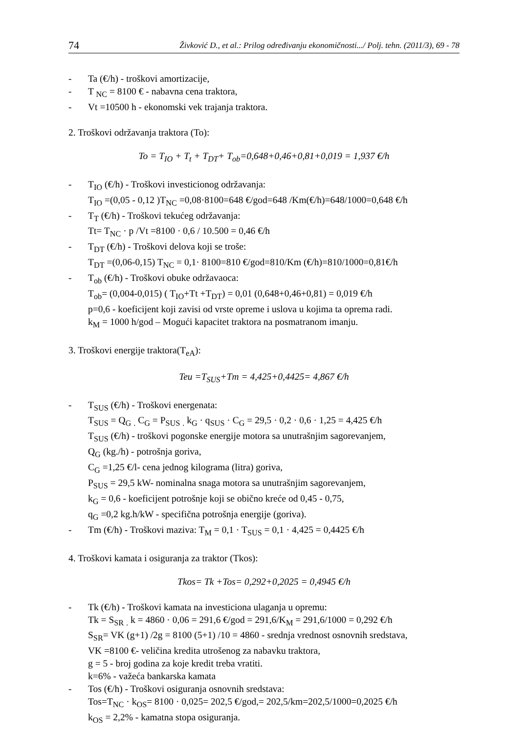74 Živković D., et al.: Prilog određivanju ekonomičnosti.../ Polj. tehn. (2011/3), 69 - 78
- Ta (€/h) - troškovi amortizacije,
- T <sub>NC</sub> = 8100 € - nabavna cena traktora,
- Vt =10500 h - ekonomski vek trajanja traktora.
2. Troškovi održavanja traktora (To):
To = T<sub>IO</sub> + T<sub>t</sub> + T<sub>DT</sub>+ T<sub>ob</sub>=0,648+0,46+0,81+0,019 = 1,937 €/h
- T<sub>IO</sub> (€/h) - Troškovi investicionog održavanja:
T<sub>IO</sub> =(0,05 - 0,12 )T<sub>NC</sub> =0,08·8100=648 €/god=648 /Km(€/h)=648/1000=0,648 €/h
- T<sub>T</sub> (€/h) - Troškovi tekućeg održavanja:
Tt= T<sub>NC</sub> · p /Vt =8100 · 0,6 / 10.500 = 0,46 €/h
- T<sub>DT</sub> (€/h) - Troškovi delova koji se troše:
T<sub>DT</sub> =(0,06-0,15) T<sub>NC</sub> = 0,1· 8100=810 €/god=810/Km (€/h)=810/1000=0,81€/h
- T<sub>ob</sub> (€/h) - Troškovi obuke održavaoca:
T<sub>ob</sub>= (0,004-0,015) ( T<sub>IO</sub>+Tt +T<sub>DT</sub>) = 0,01 (0,648+0,46+0,81) = 0,019 €/h
p=0,6 - koeficijent koji zavisi od vrste opreme i uslova u kojima ta oprema radi.
k<sub>M</sub> = 1000 h/god – Mogući kapacitet traktora na posmatranom imanju.
3. Troškovi energije traktora(T<sub>eA</sub>):
Teu =T<sub>SUS</sub>+Tm = 4,425+0,4425= 4,867 €/h
- T<sub>SUS</sub> (€/h) - Troškovi energenata:
T<sub>SUS</sub> = Q<sub>G</sub> <sub>.</sub> C<sub>G</sub> = P<sub>SUS</sub> <sub>.</sub> k<sub>G</sub> · q<sub>SUS</sub> · C<sub>G</sub> = 29,5 · 0,2 · 0,6 · 1,25 = 4,425 €/h
T<sub>SUS</sub> (€/h) - troškovi pogonske energije motora sa unutrašnjim sagorevanjem,
Q<sub>G</sub> (kg./h) - potrošnja goriva,
C<sub>G</sub> =1,25 €/l- cena jednog kilograma (litra) goriva,
P<sub>SUS</sub> = 29,5 kW- nominalna snaga motora sa unutrašnjim sagorevanjem,
k<sub>G</sub> = 0,6 - koeficijent potrošnje koji se obično kreće od 0,45 - 0,75,
q<sub>G</sub> =0,2 kg.h/kW - specifična potrošnja energije (goriva).
- Tm (€/h) - Troškovi maziva: T<sub>M</sub> = 0,1 · T<sub>SUS</sub> = 0,1 · 4,425 = 0,4425 €/h
4. Troškovi kamata i osiguranja za traktor (Tkos):
Tkos= Tk +Tos= 0,292+0,2025 = 0,4945 €/h
- Tk (€/h) - Troškovi kamata na investiciona ulaganja u opremu:
Tk = S<sub>SR</sub> <sub>.</sub> k = 4860 · 0,06 = 291,6 €/god = 291,6/K<sub>M</sub> = 291,6/1000 = 0,292 €/h
S<sub>SR</sub>= VK (g+1) /2g = 8100 (5+1) /10 = 4860 - srednja vrednost osnovnih sredstava,
VK =8100 €- veličina kredita utrošenog za nabavku traktora,
g = 5 - broj godina za koje kredit treba vratiti.
k=6% - važeća bankarska kamata
- Tos (€/h) - Troškovi osiguranja osnovnih sredstava:
Tos=T<sub>NC</sub> · k<sub>OS</sub>= 8100 · 0,025= 202,5 €/god,= 202,5/km=202,5/1000=0,2025 €/h
k<sub>OS</sub> = 2,2% - kamatna stopa osiguranja.